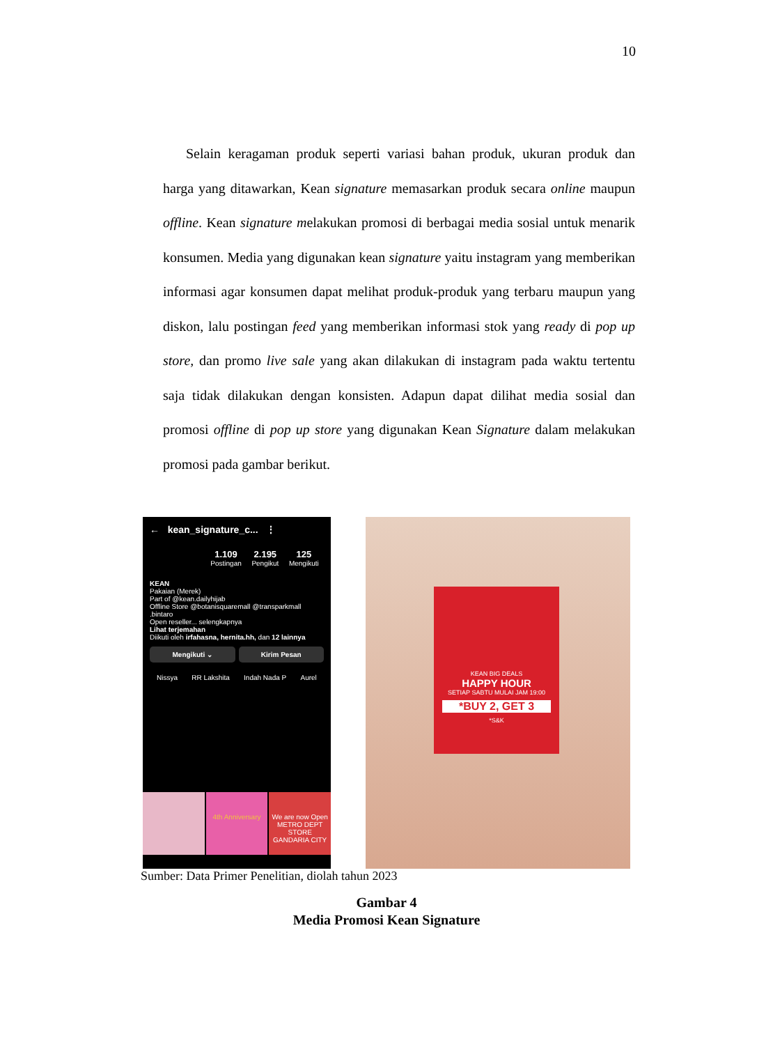10
Selain keragaman produk seperti variasi bahan produk, ukuran produk dan harga yang ditawarkan, Kean signature memasarkan produk secara online maupun offline. Kean signature melakukan promosi di berbagai media sosial untuk menarik konsumen. Media yang digunakan kean signature yaitu instagram yang memberikan informasi agar konsumen dapat melihat produk-produk yang terbaru maupun yang diskon, lalu postingan feed yang memberikan informasi stok yang ready di pop up store, dan promo live sale yang akan dilakukan di instagram pada waktu tertentu saja tidak dilakukan dengan konsisten. Adapun dapat dilihat media sosial dan promosi offline di pop up store yang digunakan Kean Signature dalam melakukan promosi pada gambar berikut.
← kean_signature_c... ⋮
1.109
Postingan
2.195
Pengikut
125
Mengikuti
KEAN
Pakaian (Merek)
Part of @kean.dailyhijab
Offline Store @botanisquaremall @transparkmall .bintaro
Open reseller... selengkapnya
Lihat terjemahan
Diikuti oleh irfahasna, hernita.hh, dan 12 lainnya
Mengikuti ⌄ Kirim Pesan
Nissya RR Lakshita Indah Nada P Aurel
4th Anniversary We are now Open
METRO DEPT STORE GANDARIA CITY
KEAN BIG DEALS
HAPPY HOUR
SETIAP SABTU MULAI JAM 19:00
*BUY 2, GET 3
*S&K
Sumber: Data Primer Penelitian, diolah tahun 2023
Gambar 4
Media Promosi Kean Signature